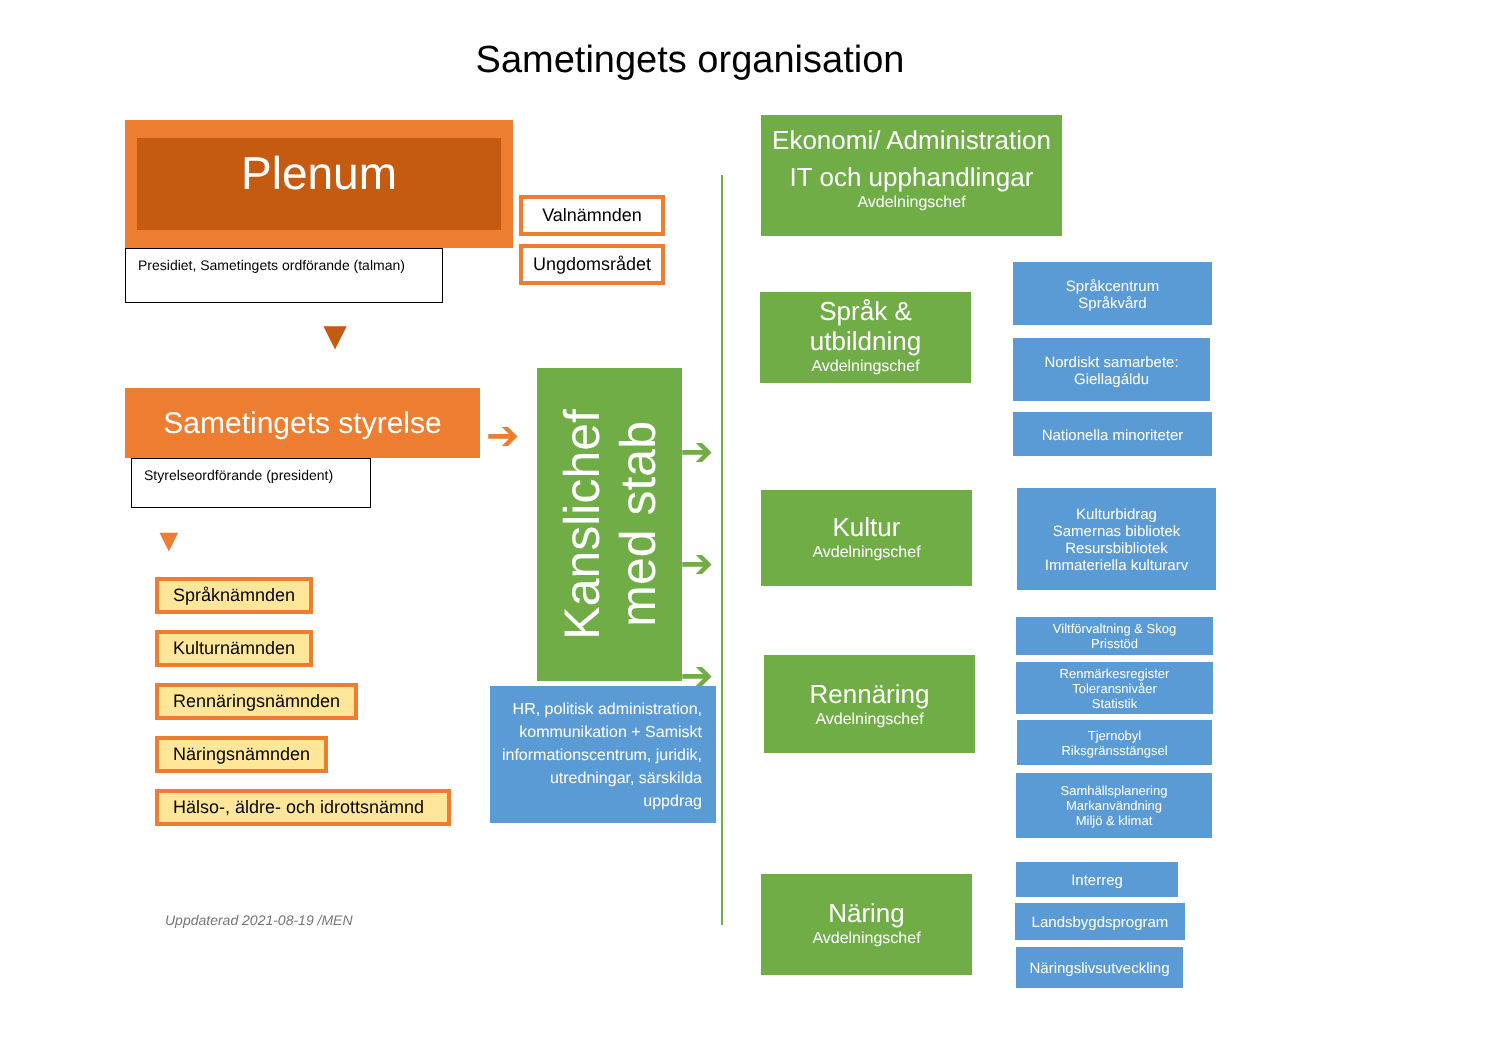Sametingets organisation
Plenum
Presidiet, Sametingets ordförande (talman)
▼
Sametingets styrelse
Styrelseordförande (president)
▼
Språknämnden
Kulturnämnden
Rennäringsnämnden
Näringsnämnden
Hälso-, äldre- och idrottsnämnd
Uppdaterad 2021-08-19 /MEN
Valnämnden
Ungdomsrådet
➔
Kanslichef
med stab
➔
➔
➔
HR, politisk administration, kommunikation + Samiskt informationscentrum, juridik, utredningar, särskilda uppdrag
Ekonomi/ Administration
IT och upphandlingar
Avdelningschef
Språk & utbildning
Avdelningschef
Kultur
Avdelningschef
Rennäring
Avdelningschef
Näring
Avdelningschef
Språkcentrum
Språkvård
Nordiskt samarbete:
Giellagáldu
Nationella minoriteter
Kulturbidrag
Samernas bibliotek
Resursbibliotek
Immateriella kulturarv
Viltförvaltning & Skog
Prisstöd
Renmärkesregister
Toleransnivåer
Statistik
Tjernobyl
Riksgränsstängsel
Samhällsplanering
Markanvändning
Miljö & klimat
Interreg
Landsbygdsprogram
Näringslivsutveckling